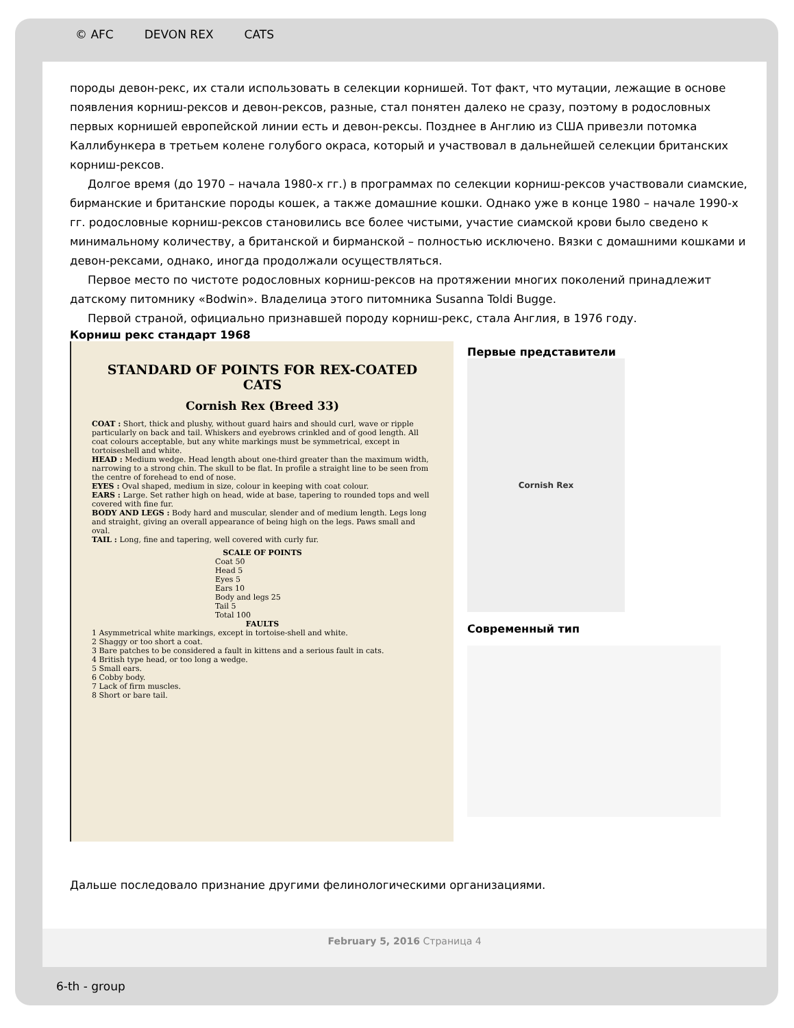© AFC DEVON REX CATS
породы девон-рекс, их стали использовать в селекции корнишей. Тот факт, что мутации, лежащие в основе появления корниш-рексов и девон-рексов, разные, стал понятен далеко не сразу, поэтому в родословных первых корнишей европейской линии есть и девон-рексы. Позднее в Англию из США привезли потомка Каллибункера в третьем колене голубого окраса, который и участвовал в дальнейшей селекции британских корниш-рексов.
Долгое время (до 1970 – начала 1980-х гг.) в программах по селекции корниш-рексов участвовали сиамские, бирманские и британские породы кошек, а также домашние кошки. Однако уже в конце 1980 – начале 1990-х гг. родословные корниш-рексов становились все более чистыми, участие сиамской крови было сведено к минимальному количеству, а британской и бирманской – полностью исключено. Вязки с домашними кошками и девон-рексами, однако, иногда продолжали осуществляться.
Первое место по чистоте родословных корниш-рексов на протяжении многих поколений принадлежит датскому питомнику «Bodwin». Владелица этого питомника Susanna Toldi Bugge.
Первой страной, официально признавшей породу корниш-рекс, стала Англия, в 1976 году.
Корниш рекс стандарт 1968
STANDARD OF POINTS FOR REX-COATED CATS
Cornish Rex (Breed 33)
COAT : Short, thick and plushy, without guard hairs and should curl, wave or ripple particularly on back and tail. Whiskers and eyebrows crinkled and of good length. All coat colours acceptable, but any white markings must be symmetrical, except in tortoiseshell and white.
HEAD : Medium wedge. Head length about one-third greater than the maximum width, narrowing to a strong chin. The skull to be flat. In profile a straight line to be seen from the centre of forehead to end of nose.
EYES : Oval shaped, medium in size, colour in keeping with coat colour.
EARS : Large. Set rather high on head, wide at base, tapering to rounded tops and well covered with fine fur.
BODY AND LEGS : Body hard and muscular, slender and of medium length. Legs long and straight, giving an overall appearance of being high on the legs. Paws small and oval.
TAIL : Long, fine and tapering, well covered with curly fur.
SCALE OF POINTS
Coat 50
Head 5
Eyes 5
Ears 10
Body and legs 25
Tail 5
Total 100
FAULTS
1 Asymmetrical white markings, except in tortoise-shell and white.
2 Shaggy or too short a coat.
3 Bare patches to be considered a fault in kittens and a serious fault in cats.
4 British type head, or too long a wedge.
5 Small ears.
6 Cobby body.
7 Lack of firm muscles.
8 Short or bare tail.
Первые представители
Cornish Rex
Современный тип
Дальше последовало признание другими фелинологическими организациями.
February 5, 2016 Страница 4
6-th - group